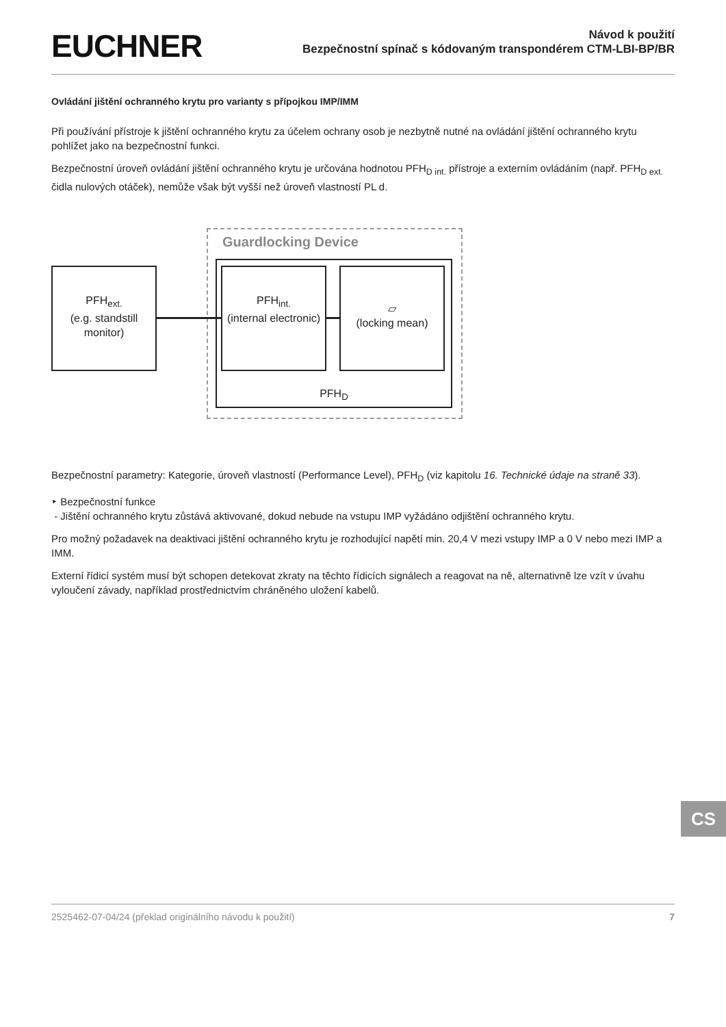EUCHNER
Návod k použití
Bezpečnostní spínač s kódovaným transpondérem CTM-LBI-BP/BR
Ovládání jištění ochranného krytu pro varianty s přípojkou IMP/IMM
Při používání přístroje k jištění ochranného krytu za účelem ochrany osob je nezbytně nutné na ovládání jištění ochranného krytu pohlížet jako na bezpečnostní funkci.
Bezpečnostní úroveň ovládání jištění ochranného krytu je určována hodnotou PFH<sub>D int.</sub> přístroje a externím ovládáním (např. PFH<sub>D ext.</sub> čidla nulových otáček), nemůže však být vyšší než úroveň vlastností PL d.
Guardlocking Device
PFH<sub>D</sub>
PFH<sub>ext.</sub>
(e.g. standstill
monitor)
PFH<sub>int.</sub>
(internal electronic)
▱
(locking mean)
Bezpečnostní parametry: Kategorie, úroveň vlastností (Performance Level), PFH<sub>D</sub> (viz kapitolu 16. Technické údaje na straně 33).
‣ Bezpečnostní funkce
- Jištění ochranného krytu zůstává aktivované, dokud nebude na vstupu IMP vyžádáno odjištění ochranného krytu.
Pro možný požadavek na deaktivaci jištění ochranného krytu je rozhodující napětí min. 20,4 V mezi vstupy IMP a 0 V nebo mezi IMP a IMM.
Externí řídicí systém musí být schopen detekovat zkraty na těchto řídicích signálech a reagovat na ně, alternativně lze vzít v úvahu vyloučení závady, například prostřednictvím chráněného uložení kabelů.
CS
2525462-07-04/24 (překlad originálního návodu k použití) 7